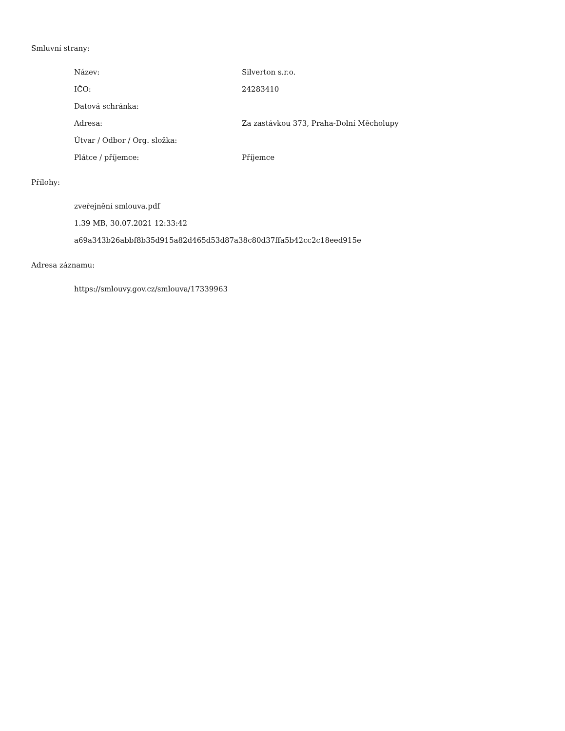Smluvní strany:
| Název: | Silverton s.r.o. |
| IČO: | 24283410 |
| Datová schránka: | |
| Adresa: | Za zastávkou 373, Praha-Dolní Měcholupy |
| Útvar / Odbor / Org. složka: | |
| Plátce / příjemce: | Příjemce |
Přílohy:
zveřejnění smlouva.pdf
1.39 MB, 30.07.2021 12:33:42
a69a343b26abbf8b35d915a82d465d53d87a38c80d37ffa5b42cc2c18eed915e
Adresa záznamu:
https://smlouvy.gov.cz/smlouva/17339963